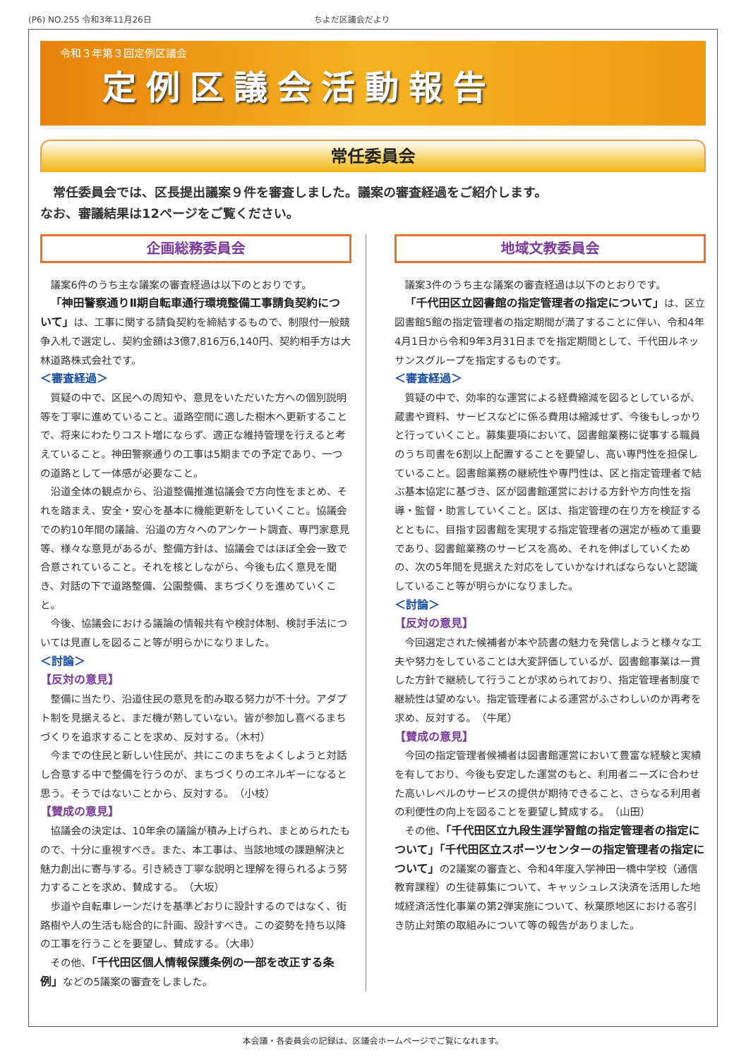(P6) NO.255 令和3年11月26日 ちよだ区議会だより
令和３年第３回定例区議会
定例区議会活動報告
常任委員会
　常任委員会では、区長提出議案９件を審査しました。議案の審査経過をご紹介します。
なお、審議結果は12ページをご覧ください。
企画総務委員会
議案6件のうち主な議案の審査経過は以下のとおりです。
「神田警察通りⅡ期自転車通行環境整備工事請負契約について」は、工事に関する請負契約を締結するもので、制限付一般競争入札で選定し、契約金額は3億7,816万6,140円、契約相手方は大林道路株式会社です。
＜審査経過＞
質疑の中で、区民への周知や、意見をいただいた方への個別説明等を丁寧に進めていること。道路空間に適した樹木へ更新することで、将来にわたりコスト増にならず、適正な維持管理を行えると考えていること。神田警察通りの工事は5期までの予定であり、一つの道路として一体感が必要なこと。
沿道全体の観点から、沿道整備推進協議会で方向性をまとめ、それを踏まえ、安全・安心を基本に機能更新をしていくこと。協議会での約10年間の議論、沿道の方々へのアンケート調査、専門家意見等、様々な意見があるが、整備方針は、協議会ではほぼ全会一致で合意されていること。それを核としながら、今後も広く意見を聞き、対話の下で道路整備、公園整備、まちづくりを進めていくこと。
今後、協議会における議論の情報共有や検討体制、検討手法については見直しを図ること等が明らかになりました。
＜討論＞
【反対の意見】
整備に当たり、沿道住民の意見を酌み取る努力が不十分。アダプト制を見据えると、まだ機が熟していない。皆が参加し喜べるまちづくりを追求することを求め、反対する。（木村）
今までの住民と新しい住民が、共にこのまちをよくしようと対話し合意する中で整備を行うのが、まちづくりのエネルギーになると思う。そうではないことから、反対する。　（小枝）
【賛成の意見】
協議会の決定は、10年余の議論が積み上げられ、まとめられたもので、十分に重視すべき。また、本工事は、当該地域の課題解決と魅力創出に寄与する。引き続き丁寧な説明と理解を得られるよう努力することを求め、賛成する。　（大坂）
歩道や自転車レーンだけを基準どおりに設計するのではなく、街路樹や人の生活も総合的に計画、設計すべき。この姿勢を持ち以降の工事を行うことを要望し、賛成する。（大串）
その他、「千代田区個人情報保護条例の一部を改正する条例」などの5議案の審査をしました。
地域文教委員会
議案3件のうち主な議案の審査経過は以下のとおりです。
「千代田区立図書館の指定管理者の指定について」は、区立図書館5館の指定管理者の指定期間が満了することに伴い、令和4年4月1日から令和9年3月31日までを指定期間として、千代田ルネッサンスグループを指定するものです。
＜審査経過＞
質疑の中で、効率的な運営による経費縮減を図るとしているが、蔵書や資料、サービスなどに係る費用は縮減せず、今後もしっかりと行っていくこと。募集要項において、図書館業務に従事する職員のうち司書を6割以上配置することを要望し、高い専門性を担保していること。図書館業務の継続性や専門性は、区と指定管理者で結ぶ基本協定に基づき、区が図書館運営における方針や方向性を指導・監督・助言していくこと。区は、指定管理の在り方を検証するとともに、目指す図書館を実現する指定管理者の選定が極めて重要であり、図書館業務のサービスを高め、それを伸ばしていくための、次の5年間を見据えた対応をしていかなければならないと認識していること等が明らかになりました。
＜討論＞
【反対の意見】
今回選定された候補者が本や読書の魅力を発信しようと様々な工夫や努力をしていることは大変評価しているが、図書館事業は一貫した方針で継続して行うことが求められており、指定管理者制度で継続性は望めない。指定管理者による運営がふさわしいのか再考を求め、反対する。　（牛尾）
【賛成の意見】
今回の指定管理者候補者は図書館運営において豊富な経験と実績を有しており、今後も安定した運営のもと、利用者ニーズに合わせた高いレベルのサービスの提供が期待できること、さらなる利用者の利便性の向上を図ることを要望し賛成する。　（山田）
その他、「千代田区立九段生涯学習館の指定管理者の指定について」「千代田区立スポーツセンターの指定管理者の指定について」の2議案の審査と、令和4年度入学神田一橋中学校（通信教育課程）の生徒募集について、キャッシュレス決済を活用した地域経済活性化事業の第2弾実施について、秋葉原地区における客引き防止対策の取組みについて等の報告がありました。
本会議・各委員会の記録は、区議会ホームページでご覧になれます。